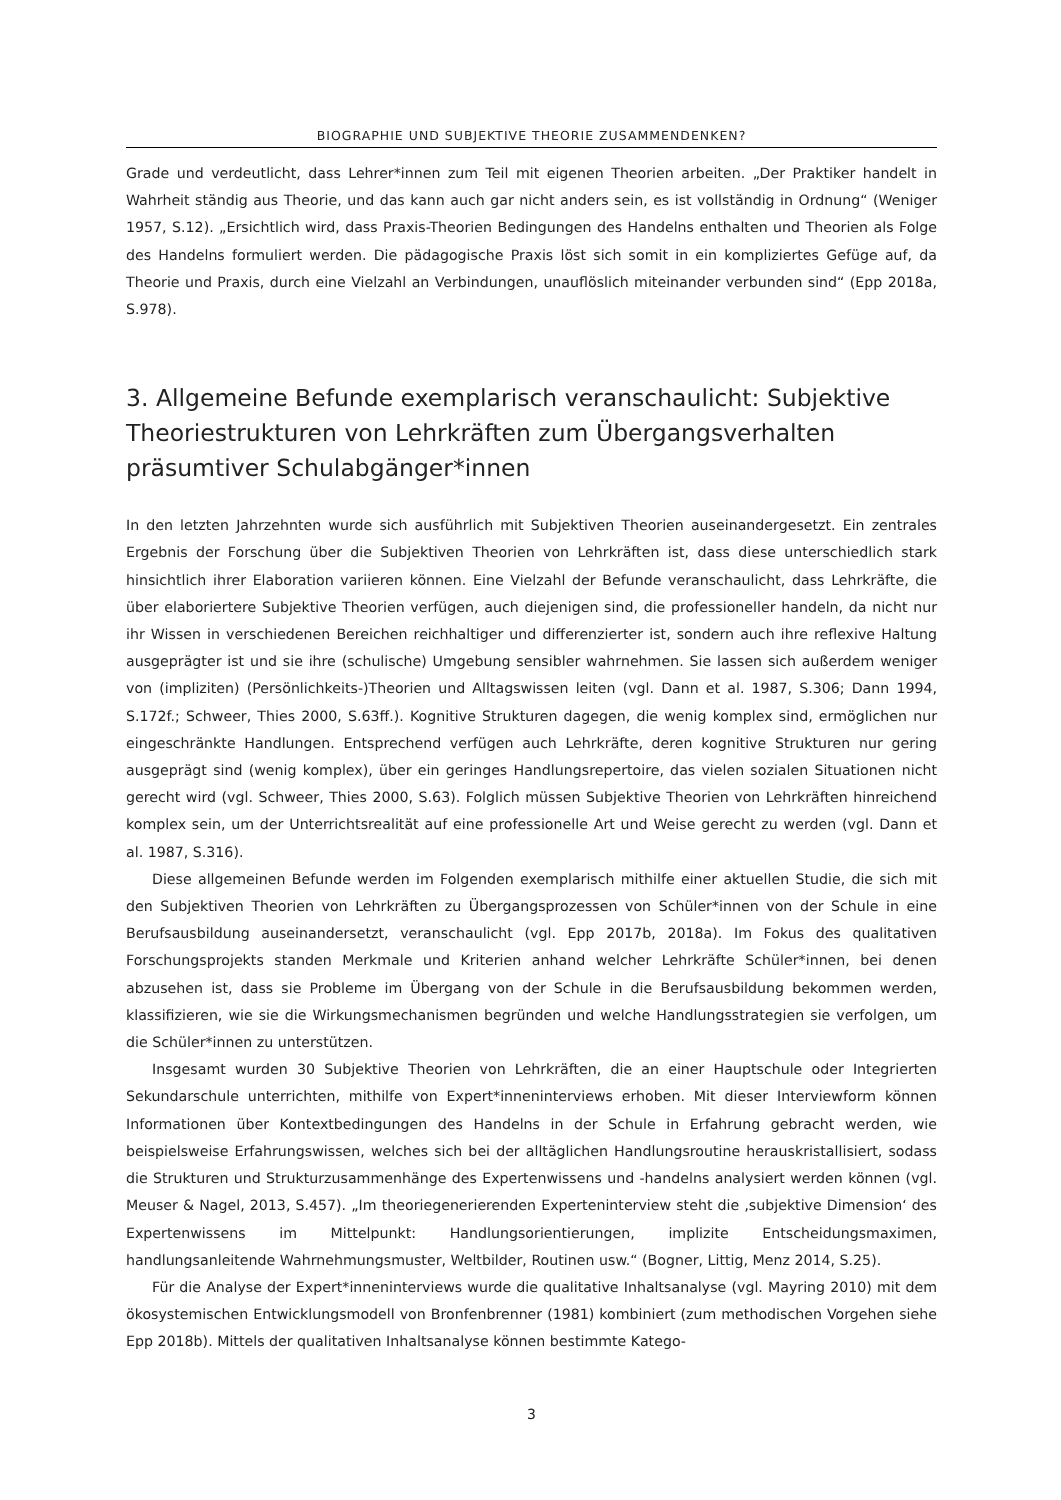BIOGRAPHIE UND SUBJEKTIVE THEORIE ZUSAMMENDENKEN?
Grade und verdeutlicht, dass Lehrer*innen zum Teil mit eigenen Theorien arbeiten. „Der Praktiker handelt in Wahrheit ständig aus Theorie, und das kann auch gar nicht anders sein, es ist vollständig in Ordnung“ (Weniger 1957, S.12). „Ersichtlich wird, dass Praxis-Theorien Bedingungen des Handelns enthalten und Theorien als Folge des Handelns formuliert werden. Die pädagogische Praxis löst sich somit in ein kompliziertes Gefüge auf, da Theorie und Praxis, durch eine Vielzahl an Verbindungen, unauflöslich miteinander verbunden sind“ (Epp 2018a, S.978).
3. Allgemeine Befunde exemplarisch veranschaulicht: Subjektive Theoriestrukturen von Lehrkräften zum Übergangsverhalten präsumtiver Schulabgänger*innen
In den letzten Jahrzehnten wurde sich ausführlich mit Subjektiven Theorien auseinandergesetzt. Ein zentrales Ergebnis der Forschung über die Subjektiven Theorien von Lehrkräften ist, dass diese unterschiedlich stark hinsichtlich ihrer Elaboration variieren können. Eine Vielzahl der Befunde veranschaulicht, dass Lehrkräfte, die über elaboriertere Subjektive Theorien verfügen, auch diejenigen sind, die professioneller handeln, da nicht nur ihr Wissen in verschiedenen Bereichen reichhaltiger und differenzierter ist, sondern auch ihre reflexive Haltung ausgeprägter ist und sie ihre (schulische) Umgebung sensibler wahrnehmen. Sie lassen sich außerdem weniger von (impliziten) (Persönlichkeits-)Theorien und Alltagswissen leiten (vgl. Dann et al. 1987, S.306; Dann 1994, S.172f.; Schweer, Thies 2000, S.63ff.). Kognitive Strukturen dagegen, die wenig komplex sind, ermöglichen nur eingeschränkte Handlungen. Entsprechend verfügen auch Lehrkräfte, deren kognitive Strukturen nur gering ausgeprägt sind (wenig komplex), über ein geringes Handlungsrepertoire, das vielen sozialen Situationen nicht gerecht wird (vgl. Schweer, Thies 2000, S.63). Folglich müssen Subjektive Theorien von Lehrkräften hinreichend komplex sein, um der Unterrichtsrealität auf eine professionelle Art und Weise gerecht zu werden (vgl. Dann et al. 1987, S.316).
Diese allgemeinen Befunde werden im Folgenden exemplarisch mithilfe einer aktuellen Studie, die sich mit den Subjektiven Theorien von Lehrkräften zu Übergangsprozessen von Schüler*innen von der Schule in eine Berufsausbildung auseinandersetzt, veranschaulicht (vgl. Epp 2017b, 2018a). Im Fokus des qualitativen Forschungsprojekts standen Merkmale und Kriterien anhand welcher Lehrkräfte Schüler*innen, bei denen abzusehen ist, dass sie Probleme im Übergang von der Schule in die Berufsausbildung bekommen werden, klassifizieren, wie sie die Wirkungsmechanismen begründen und welche Handlungsstrategien sie verfolgen, um die Schüler*innen zu unterstützen.
Insgesamt wurden 30 Subjektive Theorien von Lehrkräften, die an einer Hauptschule oder Integrierten Sekundarschule unterrichten, mithilfe von Expert*inneninterviews erhoben. Mit dieser Interviewform können Informationen über Kontextbedingungen des Handelns in der Schule in Erfahrung gebracht werden, wie beispielsweise Erfahrungswissen, welches sich bei der alltäglichen Handlungsroutine herauskristallisiert, sodass die Strukturen und Strukturzusammenhänge des Expertenwissens und -handelns analysiert werden können (vgl. Meuser & Nagel, 2013, S.457). „Im theoriegenerierenden Experteninterview steht die ‚subjektive Dimension‘ des Expertenwissens im Mittelpunkt: Handlungsorientierungen, implizite Entscheidungsmaximen, handlungsanleitende Wahrnehmungsmuster, Weltbilder, Routinen usw.“ (Bogner, Littig, Menz 2014, S.25).
Für die Analyse der Expert*inneninterviews wurde die qualitative Inhaltsanalyse (vgl. Mayring 2010) mit dem ökosystemischen Entwicklungsmodell von Bronfenbrenner (1981) kombiniert (zum methodischen Vorgehen siehe Epp 2018b). Mittels der qualitativen Inhaltsanalyse können bestimmte Katego-
3